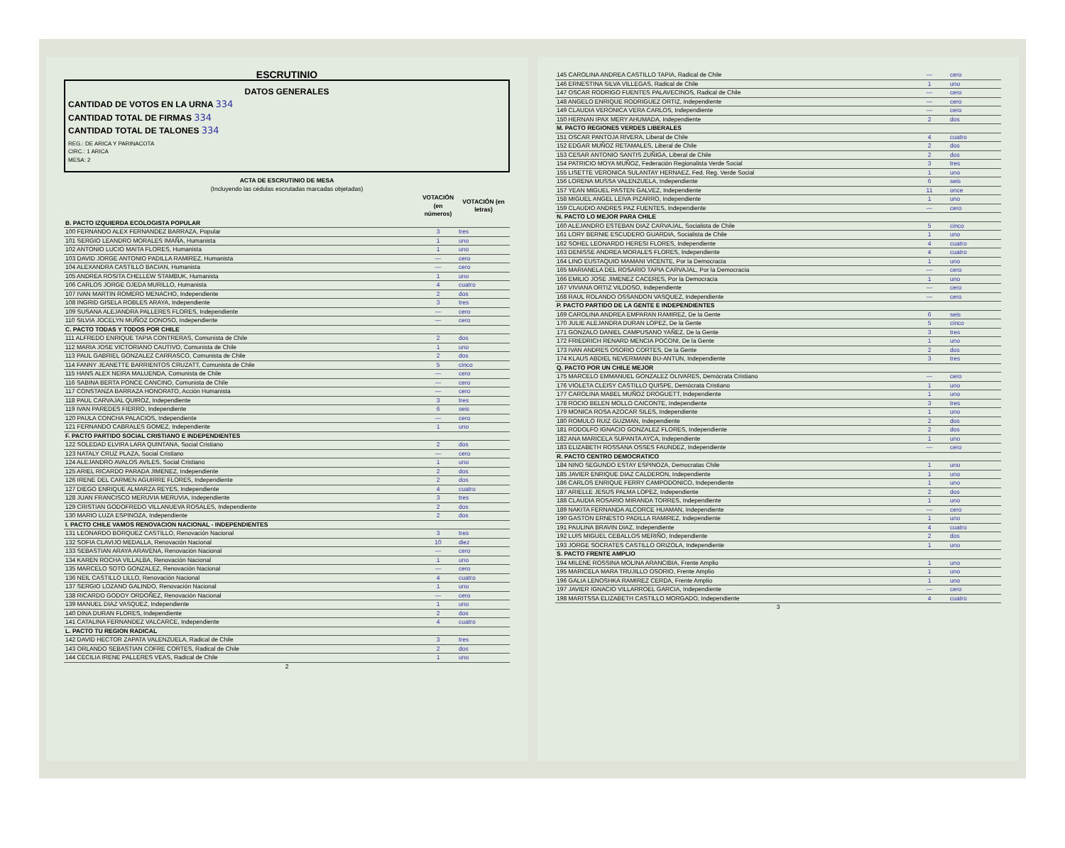ESCRUTINIO
DATOS GENERALES
CANTIDAD DE VOTOS EN LA URNA 334
CANTIDAD TOTAL DE FIRMAS 334
CANTIDAD TOTAL DE TALONES 334
REG.: DE ARICA Y PARINACOTA
CIRC.: 1 ARICA
MESA: 2
ACTA DE ESCRUTINIO DE MESA
(Incluyendo las cédulas escrutadas marcadas objetadas)
| | VOTACIÓN (en números) | VOTACIÓN (en letras) |
| --- | --- | --- |
| B. PACTO IZQUIERDA ECOLOGISTA POPULAR | | |
| 100 FERNANDO ALEX FERNANDEZ BARRAZA, Popular | 3 | tres |
| 101 SERGIO LEANDRO MORALES IMAÑA, Humanista | 1 | uno |
| 102 ANTONIO LUCIO MAITA FLORES, Humanista | 1 | uno |
| 103 DAVID JORGE ANTONIO PADILLA RAMIREZ, Humanista | — | cero |
| 104 ALEXANDRA CASTILLO BACIAN, Humanista | — | cero |
| 105 ANDREA ROSITA CHELLEW STAMBUK, Humanista | 1 | uno |
| 106 CARLOS JORGE OJEDA MURILLO, Humanista | 4 | cuatro |
| 107 IVAN MARTIN ROMERO MENACHO, Independiente | 2 | dos |
| 108 INGRID GISELA ROBLES ARAYA, Independiente | 3 | tres |
| 109 SUSANA ALEJANDRA PALLERES FLORES, Independiente | — | cero |
| 110 SILVIA JOCELYN MUÑOZ DONOSO, Independiente | — | cero |
| C. PACTO TODAS Y TODOS POR CHILE | | |
| 111 ALFREDO ENRIQUE TAPIA CONTRERAS, Comunista de Chile | 2 | dos |
| 112 MARIA JOSE VICTORIANO CAUTIVO, Comunista de Chile | 1 | uno |
| 113 PAUL GABRIEL GONZALEZ CARRASCO, Comunista de Chile | 2 | dos |
| 114 FANNY JEANETTE BARRIENTOS CRUZATT, Comunista de Chile | 5 | cinco |
| 115 HANS ALEX NEIRA MALUENDA, Comunista de Chile | — | cero |
| 116 SABINA BERTA PONCE CANCINO, Comunista de Chile | — | cero |
| 117 CONSTANZA BARRAZA HONORATO, Acción Humanista | — | cero |
| 118 PAUL CARVAJAL QUIROZ, Independiente | 3 | tres |
| 119 IVAN PAREDES FIERRO, Independiente | 6 | seis |
| 120 PAULA CONCHA PALACIOS, Independiente | — | cero |
| 121 FERNANDO CABRALES GOMEZ, Independiente | 1 | uno |
| F. PACTO PARTIDO SOCIAL CRISTIANO E INDEPENDIENTES | | |
| 122 SOLEDAD ELVIRA LARA QUINTANA, Social Cristiano | 2 | dos |
| 123 NATALY CRUZ PLAZA, Social Cristiano | — | cero |
| 124 ALEJANDRO AVALOS AVILES, Social Cristiano | 1 | uno |
| 125 ARIEL RICARDO PARADA JIMENEZ, Independiente | 2 | dos |
| 126 IRENE DEL CARMEN AGUIRRE FLORES, Independiente | 2 | dos |
| 127 DIEGO ENRIQUE ALMARZA REYES, Independiente | 4 | cuatro |
| 128 JUAN FRANCISCO MERUVIA MERUVIA, Independiente | 3 | tres |
| 129 CRISTIAN GODOFREDO VILLANUEVA ROSALES, Independiente | 2 | dos |
| 130 MARIO LUZA ESPINOZA, Independiente | 2 | dos |
| I. PACTO CHILE VAMOS RENOVACION NACIONAL - INDEPENDIENTES | | |
| 131 LEONARDO BORQUEZ CASTILLO, Renovación Nacional | 3 | tres |
| 132 SOFIA CLAVIJO MEDALLA, Renovación Nacional | 10 | diez |
| 133 SEBASTIAN ARAYA ARAVENA, Renovación Nacional | — | cero |
| 134 KAREN ROCHA VILLALBA, Renovación Nacional | 1 | uno |
| 135 MARCELO SOTO GONZALEZ, Renovación Nacional | — | cero |
| 136 NEIL CASTILLO LILLO, Renovación Nacional | 4 | cuatro |
| 137 SERGIO LOZANO GALINDO, Renovación Nacional | 1 | uno |
| 138 RICARDO GODOY ORDOÑEZ, Renovación Nacional | — | cero |
| 139 MANUEL DIAZ VASQUEZ, Independiente | 1 | uno |
| 140 DINA DURAN FLORES, Independiente | 2 | dos |
| 141 CATALINA FERNANDEZ VALCARCE, Independiente | 4 | cuatro |
| L. PACTO TU REGION RADICAL | | |
| 142 DAVID HECTOR ZAPATA VALENZUELA, Radical de Chile | 3 | tres |
| 143 ORLANDO SEBASTIAN COFRE CORTES, Radical de Chile | 2 | dos |
| 144 CECILIA IRENE PALLERES VEAS, Radical de Chile | 1 | uno |
2
| 145 CAROLINA ANDREA CASTILLO TAPIA, Radical de Chile | — | cero |
| 146 ERNESTINA SILVA VILLEGAS, Radical de Chile | 1 | uno |
| 147 OSCAR RODRIGO FUENTES PALAVECINOS, Radical de Chile | — | cero |
| 148 ANGELO ENRIQUE RODRIGUEZ ORTIZ, Independiente | — | cero |
| 149 CLAUDIA VERONICA VERA CARLOS, Independiente | — | cero |
| 150 HERNAN IPAX MERY AHUMADA, Independiente | 2 | dos |
| M. PACTO REGIONES VERDES LIBERALES | | |
| 151 OSCAR PANTOJA RIVERA, Liberal de Chile | 4 | cuatro |
| 152 EDGAR MUÑOZ RETAMALES, Liberal de Chile | 2 | dos |
| 153 CESAR ANTONIO SANTIS ZUÑIGA, Liberal de Chile | 2 | dos |
| 154 PATRICIO MOYA MUÑOZ, Federación Regionalista Verde Social | 3 | tres |
| 155 LISETTE VERONICA SULANTAY HERNAEZ, Fed. Reg. Verde Social | 1 | uno |
| 156 LORENA MUSSA VALENZUELA, Independiente | 6 | seis |
| 157 YEAN MIGUEL PASTEN GALVEZ, Independiente | 11 | once |
| 158 MIGUEL ANGEL LEIVA PIZARRO, Independiente | 1 | uno |
| 159 CLAUDIO ANDRES PAZ FUENTES, Independiente | — | cero |
| N. PACTO LO MEJOR PARA CHILE | | |
| 160 ALEJANDRO ESTEBAN DIAZ CARVAJAL, Socialista de Chile | 5 | cinco |
| 161 LORY BERNIE ESCUDERO GUARDIA, Socialista de Chile | 1 | uno |
| 162 SOHEL LEONARDO HERESI FLORES, Independiente | 4 | cuatro |
| 163 DENISSE ANDREA MORALES FLORES, Independiente | 4 | cuatro |
| 164 LINO EUSTAQUIO MAMANI VICENTE, Por la Democracia | 1 | uno |
| 165 MARIANELA DEL ROSARIO TAPIA CARVAJAL, Por la Democracia | — | cero |
| 166 EMILIO JOSE JIMENEZ CACERES, Por la Democracia | 1 | uno |
| 167 VIVIANA ORTIZ VILDOSO, Independiente | — | cero |
| 168 RAUL ROLANDO OSSANDON VASQUEZ, Independiente | — | cero |
| P. PACTO PARTIDO DE LA GENTE E INDEPENDIENTES | | |
| 169 CAROLINA ANDREA EMPARAN RAMIREZ, De la Gente | 6 | seis |
| 170 JULIE ALEJANDRA DURAN LOPEZ, De la Gente | 5 | cinco |
| 171 GONZALO DANIEL CAMPUSANO YAÑEZ, De la Gente | 3 | tres |
| 172 FRIEDRICH RENARD MENCIA POCONI, De la Gente | 1 | uno |
| 173 IVAN ANDRES OSORIO CORTES, De la Gente | 2 | dos |
| 174 KLAUS ABDIEL NEVERMANN BU-ANTUN, Independiente | 3 | tres |
| Q. PACTO POR UN CHILE MEJOR | | |
| 175 MARCELO EMMANUEL GONZALEZ OLIVARES, Demócrata Cristiano | — | cero |
| 176 VIOLETA CLEISY CASTILLO QUISPE, Demócrata Cristiano | 1 | uno |
| 177 CAROLINA MABEL MUÑOZ DROGUETT, Independiente | 1 | uno |
| 178 ROCIO BELEN MOLLO CAICONTE, Independiente | 3 | tres |
| 179 MONICA ROSA AZOCAR SILES, Independiente | 1 | uno |
| 180 ROMULO RUIZ GUZMAN, Independiente | 2 | dos |
| 181 RODOLFO IGNACIO GONZALEZ FLORES, Independiente | 2 | dos |
| 182 ANA MARICELA SUPANTA AYCA, Independiente | 1 | uno |
| 183 ELIZABETH ROSSANA OSSES FAUNDEZ, Independiente | — | cero |
| R. PACTO CENTRO DEMOCRATICO | | |
| 184 NINO SEGUNDO ESTAY ESPINOZA, Democratas Chile | 1 | uno |
| 185 JAVIER ENRIQUE DIAZ CALDERON, Independiente | 1 | uno |
| 186 CARLOS ENRIQUE FERRY CAMPODONICO, Independiente | 1 | uno |
| 187 ARIELLE JESUS PALMA LOPEZ, Independiente | 2 | dos |
| 188 CLAUDIA ROSARIO MIRANDA TORRES, Independiente | 1 | uno |
| 189 NAKITA FERNANDA ALCORCE HUAMAN, Independiente | — | cero |
| 190 GASTON ERNESTO PADILLA RAMIREZ, Independiente | 1 | uno |
| 191 PAULINA BRAVIN DIAZ, Independiente | 4 | cuatro |
| 192 LUIS MIGUEL CEBALLOS MERIÑO, Independiente | 2 | dos |
| 193 JORGE SOCRATES CASTILLO ORIZOLA, Independiente | 1 | uno |
| S. PACTO FRENTE AMPLIO | | |
| 194 MILENE ROSSINA MOLINA ARANCIBIA, Frente Amplio | 1 | uno |
| 195 MARICELA MARA TRUJILLO OSORIO, Frente Amplio | 1 | uno |
| 196 GALIA LENOSHKA RAMIREZ CERDA, Frente Amplio | 1 | uno |
| 197 JAVIER IGNACIO VILLARROEL GARCIA, Independiente | — | cero |
| 198 MARITSSA ELIZABETH CASTILLO MORGADO, Independiente | 4 | cuatro |
3